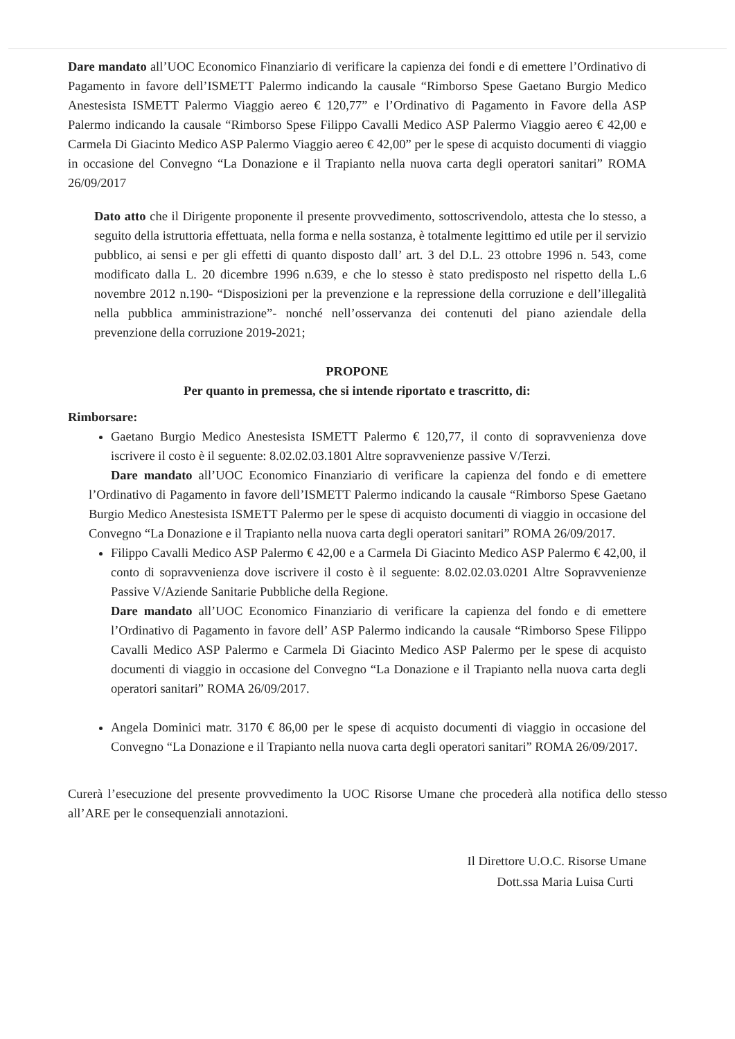Dare mandato all’UOC Economico Finanziario di verificare la capienza dei fondi e di emettere l’Ordinativo di Pagamento in favore dell’ISMETT Palermo indicando la causale “Rimborso Spese Gaetano Burgio Medico Anestesista ISMETT Palermo Viaggio aereo € 120,77” e l’Ordinativo di Pagamento in Favore della ASP Palermo indicando la causale “Rimborso Spese Filippo Cavalli Medico ASP Palermo Viaggio aereo € 42,00 e Carmela Di Giacinto Medico ASP Palermo Viaggio aereo € 42,00” per le spese di acquisto documenti di viaggio in occasione del Convegno “La Donazione e il Trapianto nella nuova carta degli operatori sanitari” ROMA 26/09/2017
Dato atto che il Dirigente proponente il presente provvedimento, sottoscrivendolo, attesta che lo stesso, a seguito della istruttoria effettuata, nella forma e nella sostanza, è totalmente legittimo ed utile per il servizio pubblico, ai sensi e per gli effetti di quanto disposto dall’ art. 3 del D.L. 23 ottobre 1996 n. 543, come modificato dalla L. 20 dicembre 1996 n.639, e che lo stesso è stato predisposto nel rispetto della L.6 novembre 2012 n.190- “Disposizioni per la prevenzione e la repressione della corruzione e dell’illegalità nella pubblica amministrazione”- nonché nell’osservanza dei contenuti del piano aziendale della prevenzione della corruzione 2019-2021;
PROPONE
Per quanto in premessa, che si intende riportato e trascritto, di:
Rimborsare:
Gaetano Burgio Medico Anestesista ISMETT Palermo € 120,77, il conto di sopravvenienza dove iscrivere il costo è il seguente: 8.02.02.03.1801 Altre sopravvenienze passive V/Terzi.
Dare mandato all’UOC Economico Finanziario di verificare la capienza del fondo e di emettere l’Ordinativo di Pagamento in favore dell’ISMETT Palermo indicando la causale “Rimborso Spese Gaetano Burgio Medico Anestesista ISMETT Palermo per le spese di acquisto documenti di viaggio in occasione del Convegno “La Donazione e il Trapianto nella nuova carta degli operatori sanitari” ROMA 26/09/2017.
Filippo Cavalli Medico ASP Palermo € 42,00 e a Carmela Di Giacinto Medico ASP Palermo € 42,00, il conto di sopravvenienza dove iscrivere il costo è il seguente: 8.02.02.03.0201 Altre Sopravvenienze Passive V/Aziende Sanitarie Pubbliche della Regione.
Dare mandato all’UOC Economico Finanziario di verificare la capienza del fondo e di emettere l’Ordinativo di Pagamento in favore dell’ ASP Palermo indicando la causale “Rimborso Spese Filippo Cavalli Medico ASP Palermo e Carmela Di Giacinto Medico ASP Palermo per le spese di acquisto documenti di viaggio in occasione del Convegno “La Donazione e il Trapianto nella nuova carta degli operatori sanitari” ROMA 26/09/2017.
Angela Dominici matr. 3170 € 86,00 per le spese di acquisto documenti di viaggio in occasione del Convegno “La Donazione e il Trapianto nella nuova carta degli operatori sanitari” ROMA 26/09/2017.
Curerà l’esecuzione del presente provvedimento la UOC Risorse Umane che procederà alla notifica dello stesso all’ARE per le consequenziali annotazioni.
Il Direttore U.O.C. Risorse Umane
Dott.ssa Maria Luisa Curti